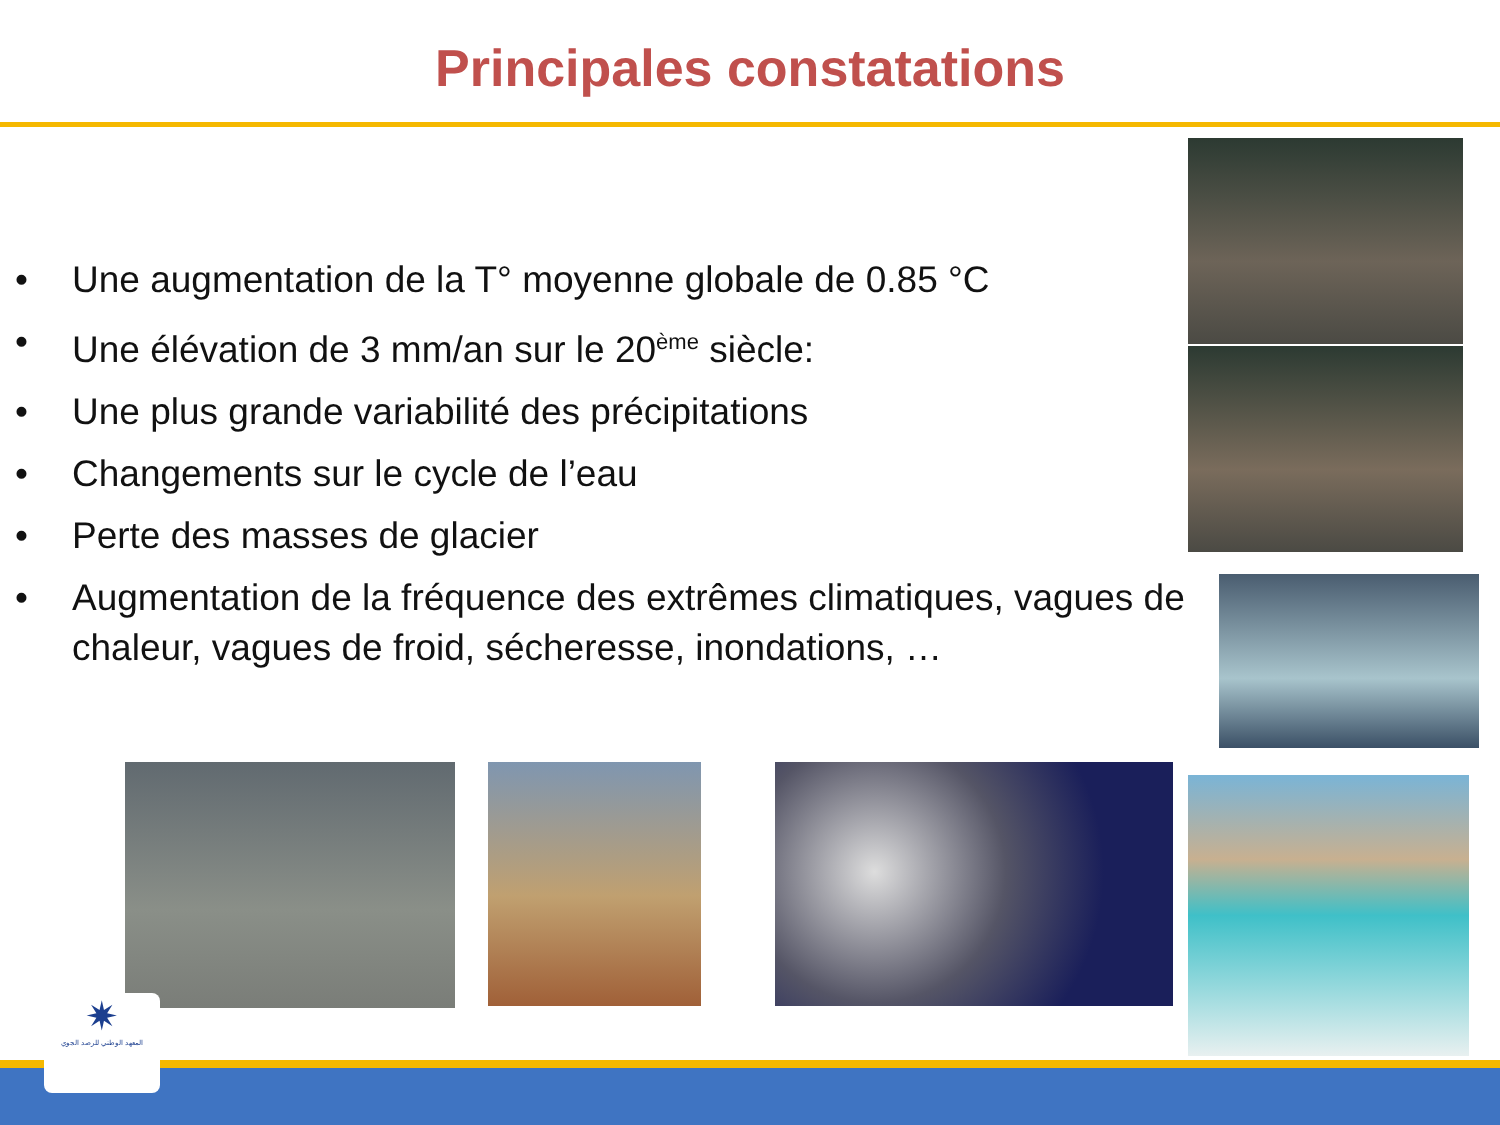Principales constatations
• Une augmentation de la T° moyenne globale de 0.85 °C
• Une élévation de 3 mm/an sur le 20<sup>ème</sup> siècle:
• Une plus grande variabilité des précipitations
• Changements sur le cycle de l’eau
• Perte des masses de glacier
• Augmentation de la fréquence des extrêmes climatiques, vagues de chaleur, vagues de froid, sécheresse, inondations, …
✷
المعهد الوطني للرصد الجوي